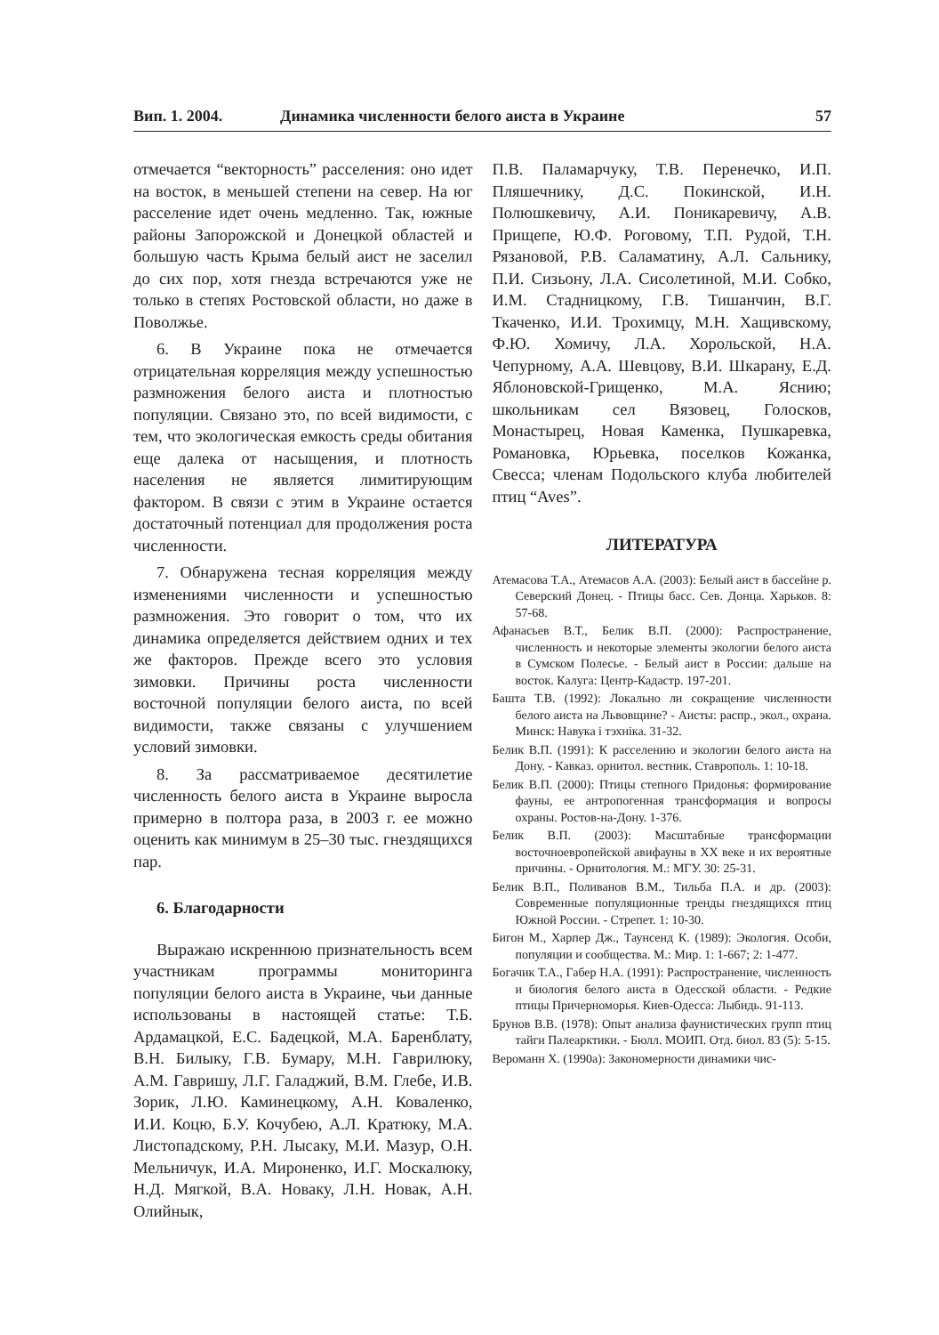Вип. 1. 2004. Динамика численности белого аиста в Украине 57
отмечается “векторность” расселения: оно идет на восток, в меньшей степени на север. На юг расселение идет очень медленно. Так, южные районы Запорожской и Донецкой областей и большую часть Крыма белый аист не заселил до сих пор, хотя гнезда встречаются уже не только в степях Ростовской области, но даже в Поволжье.
6. В Украине пока не отмечается отрицательная корреляция между успешностью размножения белого аиста и плотностью популяции. Связано это, по всей видимости, с тем, что экологическая емкость среды обитания еще далека от насыщения, и плотность населения не является лимитирующим фактором. В связи с этим в Украине остается достаточный потенциал для продолжения роста численности.
7. Обнаружена тесная корреляция между изменениями численности и успешностью размножения. Это говорит о том, что их динамика определяется действием одних и тех же факторов. Прежде всего это условия зимовки. Причины роста численности восточной популяции белого аиста, по всей видимости, также связаны с улучшением условий зимовки.
8. За рассматриваемое десятилетие численность белого аиста в Украине выросла примерно в полтора раза, в 2003 г. ее можно оценить как минимум в 25–30 тыс. гнездящихся пар.
6. Благодарности
Выражаю искреннюю признательность всем участникам программы мониторинга популяции белого аиста в Украине, чьи данные использованы в настоящей статье: Т.Б. Ардамацкой, Е.С. Бадецкой, М.А. Баренблату, В.Н. Билыку, Г.В. Бумару, М.Н. Гаврилюку, А.М. Гавришу, Л.Г. Галаджий, В.М. Глебе, И.В. Зорик, Л.Ю. Каминецкому, А.Н. Коваленко, И.И. Коцю, Б.У. Кочубею, А.Л. Кратюку, М.А. Листопадскому, Р.Н. Лысаку, М.И. Мазур, О.Н. Мельничук, И.А. Мироненко, И.Г. Москалюку, Н.Д. Мягкой, В.А. Новаку, Л.Н. Новак, А.Н. Олийнык,
П.В. Паламарчуку, Т.В. Перенечко, И.П. Пляшечнику, Д.С. Покинской, И.Н. Полюшкевичу, А.И. Поникаревичу, А.В. Прищепе, Ю.Ф. Роговому, Т.П. Рудой, Т.Н. Рязановой, Р.В. Саламатину, А.Л. Сальнику, П.И. Сизьону, Л.А. Сисолетиной, М.И. Собко, И.М. Стадницкому, Г.В. Тишанчин, В.Г. Ткаченко, И.И. Трохимцу, М.Н. Хащивскому, Ф.Ю. Хомичу, Л.А. Хорольской, Н.А. Чепурному, А.А. Шевцову, В.И. Шкарану, Е.Д. Яблоновской-Грищенко, М.А. Яснию; школьникам сел Вязовец, Голосков, Монастырец, Новая Каменка, Пушкаревка, Романовка, Юрьевка, поселков Кожанка, Свесса; членам Подольского клуба любителей птиц “Aves”.
ЛИТЕРАТУРА
Атемасова Т.А., Атемасов А.А. (2003): Белый аист в бассейне р. Северский Донец. - Птицы басс. Сев. Донца. Харьков. 8: 57-68.
Афанасьев В.Т., Белик В.П. (2000): Распространение, численность и некоторые элементы экологии белого аиста в Сумском Полесье. - Белый аист в России: дальше на восток. Калуга: Центр-Кадастр. 197-201.
Башта Т.В. (1992): Локально ли сокращение численности белого аиста на Львовщине? - Аисты: распр., экол., охрана. Минск: Навука і тэхніка. 31-32.
Белик В.П. (1991): К расселению и экологии белого аиста на Дону. - Кавказ. орнитол. вестник. Ставрополь. 1: 10-18.
Белик В.П. (2000): Птицы степного Придонья: формирование фауны, ее антропогенная трансформация и вопросы охраны. Ростов-на-Дону. 1-376.
Белик В.П. (2003): Масштабные трансформации восточноевропейской авифауны в XX веке и их вероятные причины. - Орнитология. М.: МГУ. 30: 25-31.
Белик В.П., Поливанов В.М., Тильба П.А. и др. (2003): Современные популяционные тренды гнездящихся птиц Южной России. - Стрепет. 1: 10-30.
Бигон М., Харпер Дж., Таунсенд К. (1989): Экология. Особи, популяции и сообщества. М.: Мир. 1: 1-667; 2: 1-477.
Богачик Т.А., Габер Н.А. (1991): Распространение, численность и биология белого аиста в Одесской области. - Редкие птицы Причерноморья. Киев-Одесса: Лыбидь. 91-113.
Брунов В.В. (1978): Опыт анализа фаунистических групп птиц тайги Палеарктики. - Бюлл. МОИП. Отд. биол. 83 (5): 5-15.
Вероманн Х. (1990а): Закономерности динамики чис-